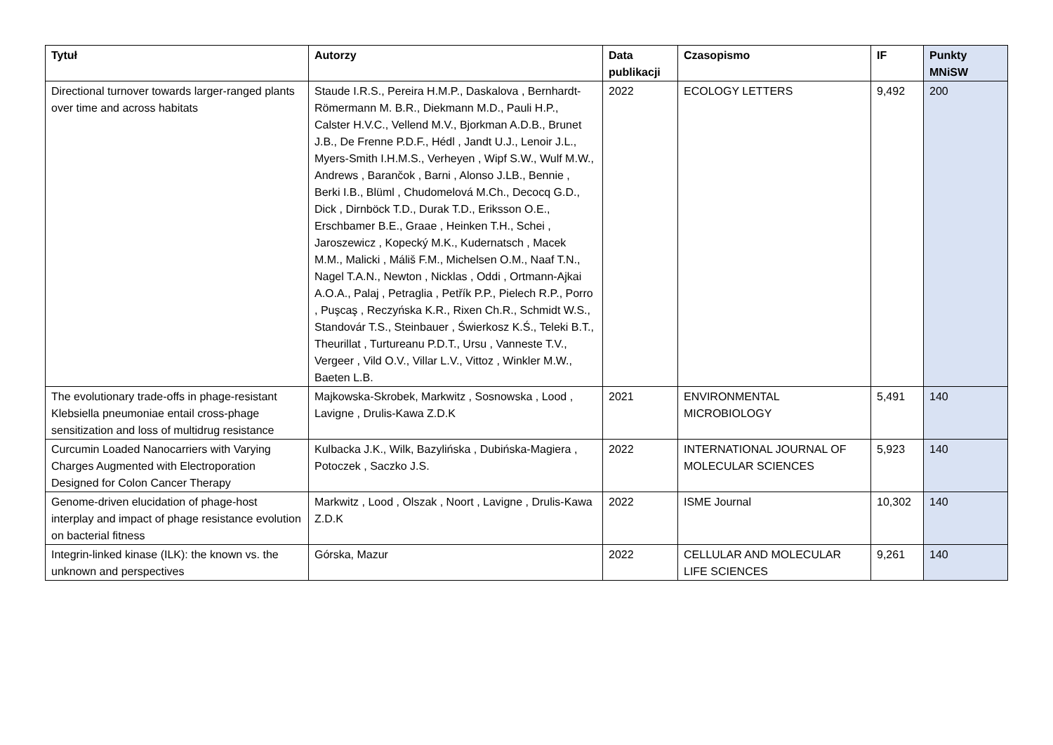| Tytuł | Autorzy | Data publikacji | Czasopismo | IF | Punkty MNiSW |
| --- | --- | --- | --- | --- | --- |
| Directional turnover towards larger-ranged plants over time and across habitats | Staude I.R.S., Pereira H.M.P., Daskalova , Bernhardt-Römermann M. B.R., Diekmann M.D., Pauli H.P., Calster H.V.C., Vellend M.V., Bjorkman A.D.B., Brunet J.B., De Frenne P.D.F., Hédl , Jandt U.J., Lenoir J.L., Myers-Smith I.H.M.S., Verheyen , Wipf S.W., Wulf M.W., Andrews , Barančok , Barni , Alonso J.LB., Bennie , Berki I.B., Blüml , Chudomelová M.Ch., Decocq G.D., Dick , Dirnböck T.D., Durak T.D., Eriksson O.E., Erschbamer B.E., Graae , Heinken T.H., Schei , Jaroszewicz , Kopecký M.K., Kudernatsch , Macek M.M., Malicki , Máliš F.M., Michelsen O.M., Naaf T.N., Nagel T.A.N., Newton , Nicklas , Oddi , Ortmann-Ajkai A.O.A., Palaj , Petraglia , Petřík P.P., Pielech R.P., Porro , Puşcaş , Reczyńska K.R., Rixen Ch.R., Schmidt W.S., Standovár T.S., Steinbauer , Świerkosz K.Ś., Teleki B.T., Theurillat , Turtureanu P.D.T., Ursu , Vanneste T.V., Vergeer , Vild O.V., Villar L.V., Vittoz , Winkler M.W., Baeten L.B. | 2022 | ECOLOGY LETTERS | 9,492 | 200 |
| The evolutionary trade-offs in phage-resistant Klebsiella pneumoniae entail cross-phage sensitization and loss of multidrug resistance | Majkowska-Skrobek, Markwitz , Sosnowska , Lood , Lavigne , Drulis-Kawa Z.D.K | 2021 | ENVIRONMENTAL MICROBIOLOGY | 5,491 | 140 |
| Curcumin Loaded Nanocarriers with Varying Charges Augmented with Electroporation Designed for Colon Cancer Therapy | Kulbacka J.K., Wilk, Bazylińska , Dubińska-Magiera , Potoczek , Saczko J.S. | 2022 | INTERNATIONAL JOURNAL OF MOLECULAR SCIENCES | 5,923 | 140 |
| Genome-driven elucidation of phage-host interplay and impact of phage resistance evolution on bacterial fitness | Markwitz , Lood , Olszak , Noort , Lavigne , Drulis-Kawa Z.D.K | 2022 | ISME Journal | 10,302 | 140 |
| Integrin-linked kinase (ILK): the known vs. the unknown and perspectives | Górska, Mazur | 2022 | CELLULAR AND MOLECULAR LIFE SCIENCES | 9,261 | 140 |